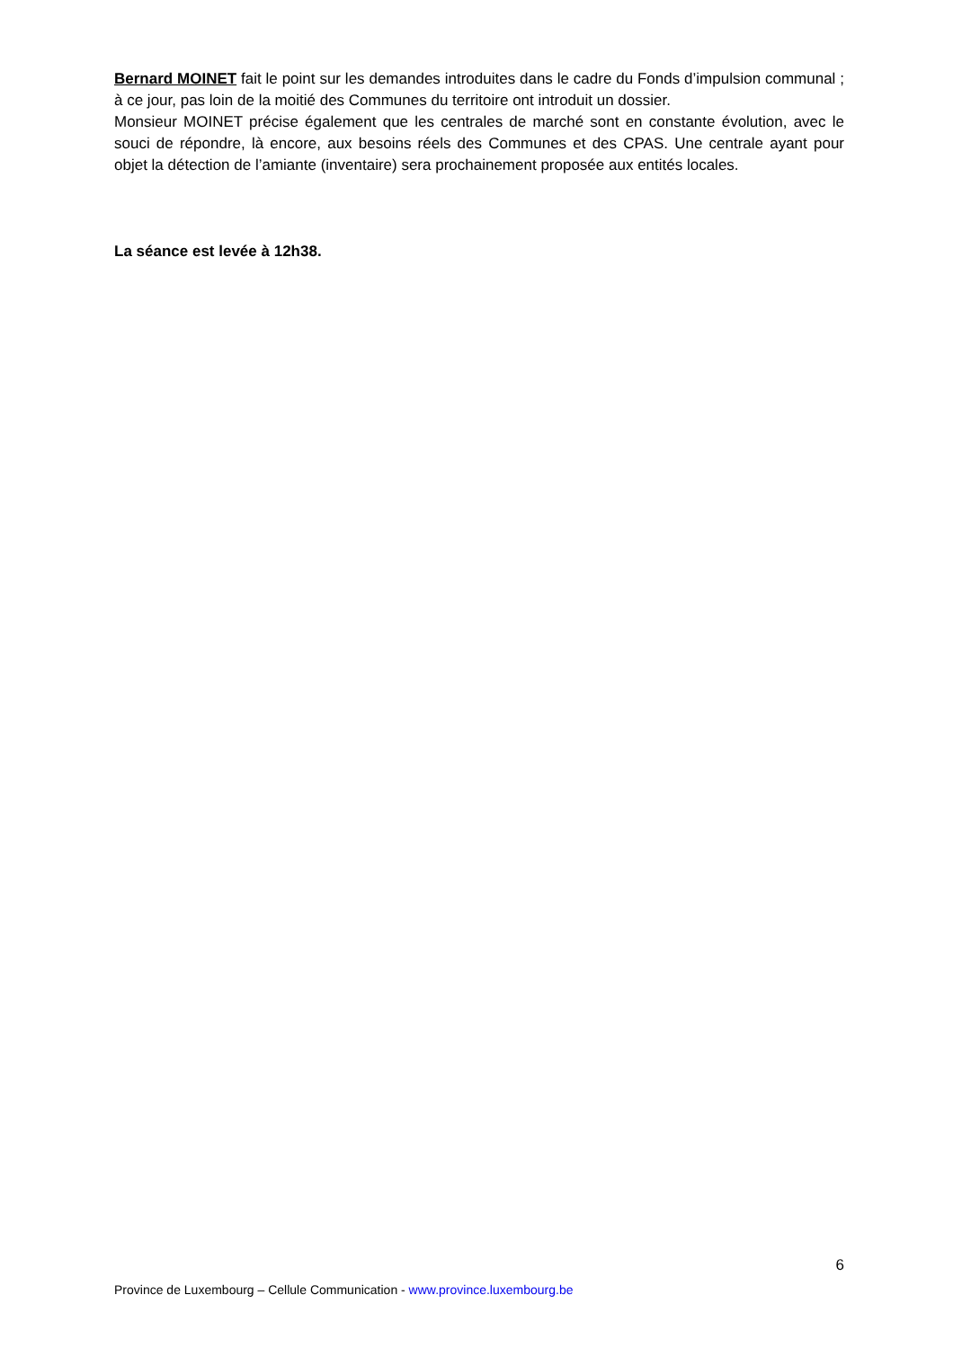Bernard MOINET fait le point sur les demandes introduites dans le cadre du Fonds d’impulsion communal ; à ce jour, pas loin de la moitié des Communes du territoire ont introduit un dossier.
Monsieur MOINET précise également que les centrales de marché sont en constante évolution, avec le souci de répondre, là encore, aux besoins réels des Communes et des CPAS. Une centrale ayant pour objet la détection de l’amiante (inventaire) sera prochainement proposée aux entités locales.
La séance est levée à 12h38.
6
Province de Luxembourg – Cellule Communication - www.province.luxembourg.be